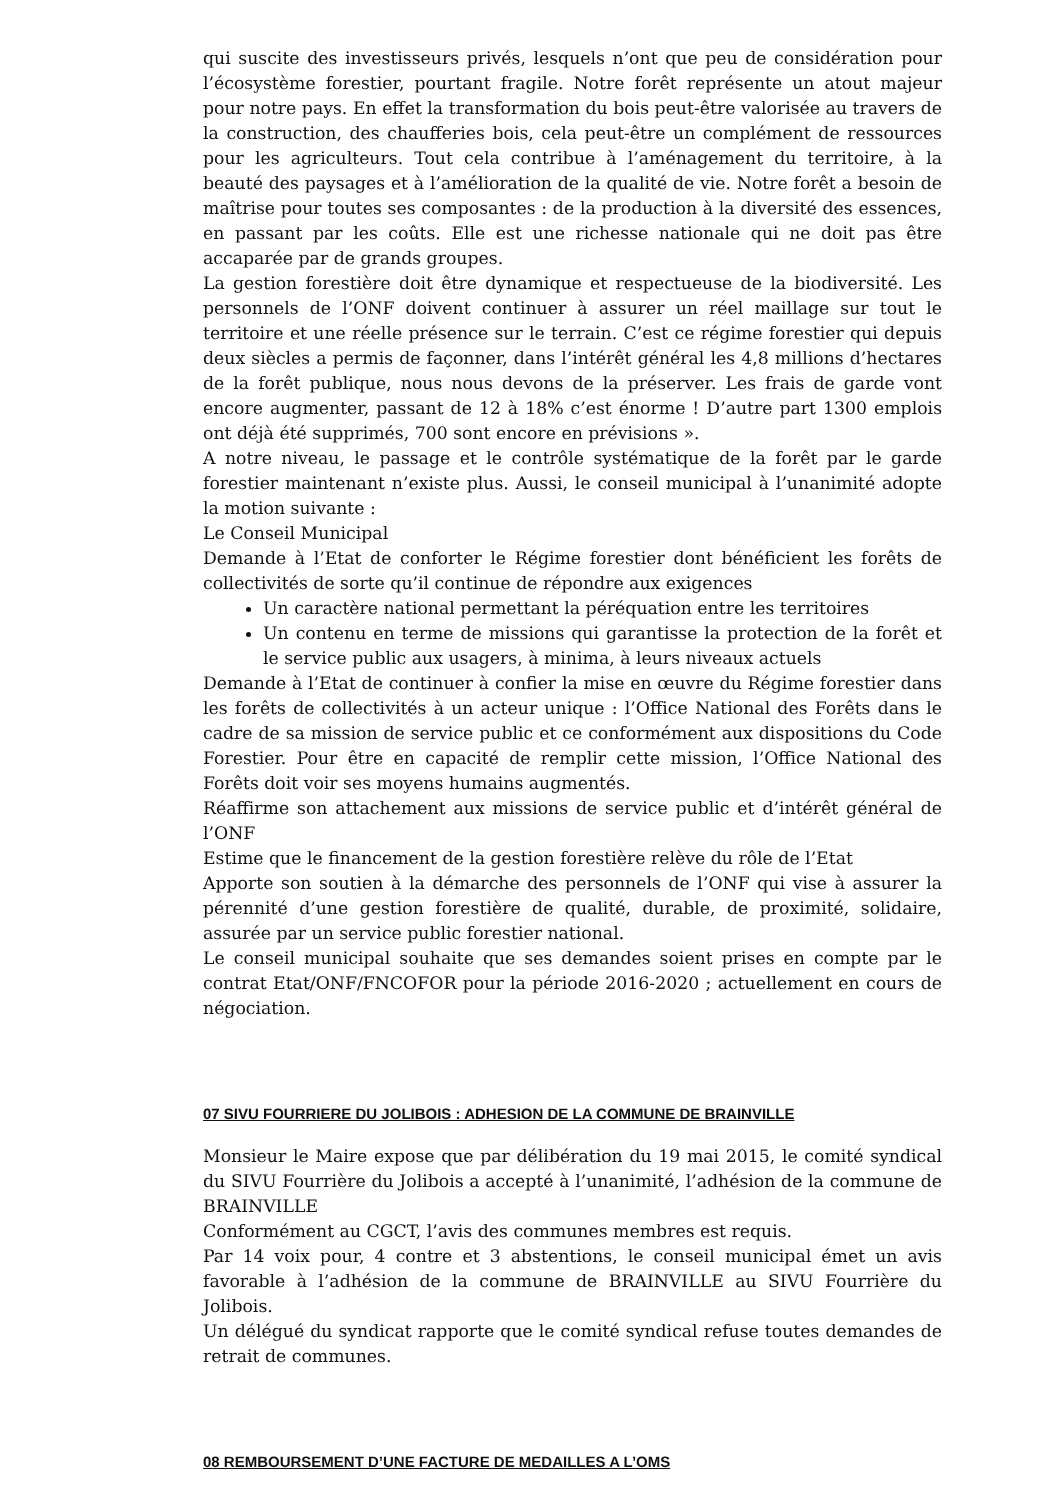qui suscite des investisseurs privés, lesquels n’ont que peu de considération pour l’écosystème forestier, pourtant fragile. Notre forêt représente un atout majeur pour notre pays. En effet la transformation du bois peut-être valorisée au travers de la construction, des chaufferies bois, cela peut-être un complément de ressources pour les agriculteurs. Tout cela contribue à l’aménagement du territoire, à la beauté des paysages et à l’amélioration de la qualité de vie. Notre forêt a besoin de maîtrise pour toutes ses composantes : de la production à la diversité des essences, en passant par les coûts. Elle est une richesse nationale qui ne doit pas être accaparée par de grands groupes.
La gestion forestière doit être dynamique et respectueuse de la biodiversité. Les personnels de l’ONF doivent continuer à assurer un réel maillage sur tout le territoire et une réelle présence sur le terrain. C’est ce régime forestier qui depuis deux siècles a permis de façonner, dans l’intérêt général les 4,8 millions d’hectares de la forêt publique, nous nous devons de la préserver. Les frais de garde vont encore augmenter, passant de 12 à 18% c’est énorme ! D’autre part 1300 emplois ont déjà été supprimés, 700 sont encore en prévisions ».
A notre niveau, le passage et le contrôle systématique de la forêt par le garde forestier maintenant n’existe plus. Aussi, le conseil municipal à l’unanimité adopte la motion suivante :
Le Conseil Municipal
Demande à l’Etat de conforter le Régime forestier dont bénéficient les forêts de collectivités de sorte qu’il continue de répondre aux exigences
Un caractère national permettant la péréquation entre les territoires
Un contenu en terme de missions qui garantisse la protection de la forêt et le service public aux usagers, à minima, à leurs niveaux actuels
Demande à l’Etat de continuer à confier la mise en œuvre du Régime forestier dans les forêts de collectivités à un acteur unique : l’Office National des Forêts dans le cadre de sa mission de service public et ce conformément aux dispositions du Code Forestier. Pour être en capacité de remplir cette mission, l’Office National des Forêts doit voir ses moyens humains augmentés.
Réaffirme son attachement aux missions de service public et d’intérêt général de l’ONF
Estime que le financement de la gestion forestière relève du rôle de l’Etat
Apporte son soutien à la démarche des personnels de l’ONF qui vise à assurer la pérennité d’une gestion forestière de qualité, durable, de proximité, solidaire, assurée par un service public forestier national.
Le conseil municipal souhaite que ses demandes soient prises en compte par le contrat Etat/ONF/FNCOFOR pour la période 2016-2020 ; actuellement en cours de négociation.
07 SIVU FOURRIERE DU JOLIBOIS : ADHESION DE LA COMMUNE DE BRAINVILLE
Monsieur le Maire expose que par délibération du 19 mai 2015, le comité syndical du SIVU Fourrière du Jolibois a accepté à l’unanimité, l’adhésion de la commune de BRAINVILLE
Conformément au CGCT, l’avis des communes membres est requis.
Par 14 voix pour, 4 contre et 3 abstentions, le conseil municipal émet un avis favorable à l’adhésion de la commune de BRAINVILLE au SIVU Fourrière du Jolibois.
Un délégué du syndicat rapporte que le comité syndical refuse toutes demandes de retrait de communes.
08 REMBOURSEMENT D’UNE FACTURE DE MEDAILLES A L’OMS